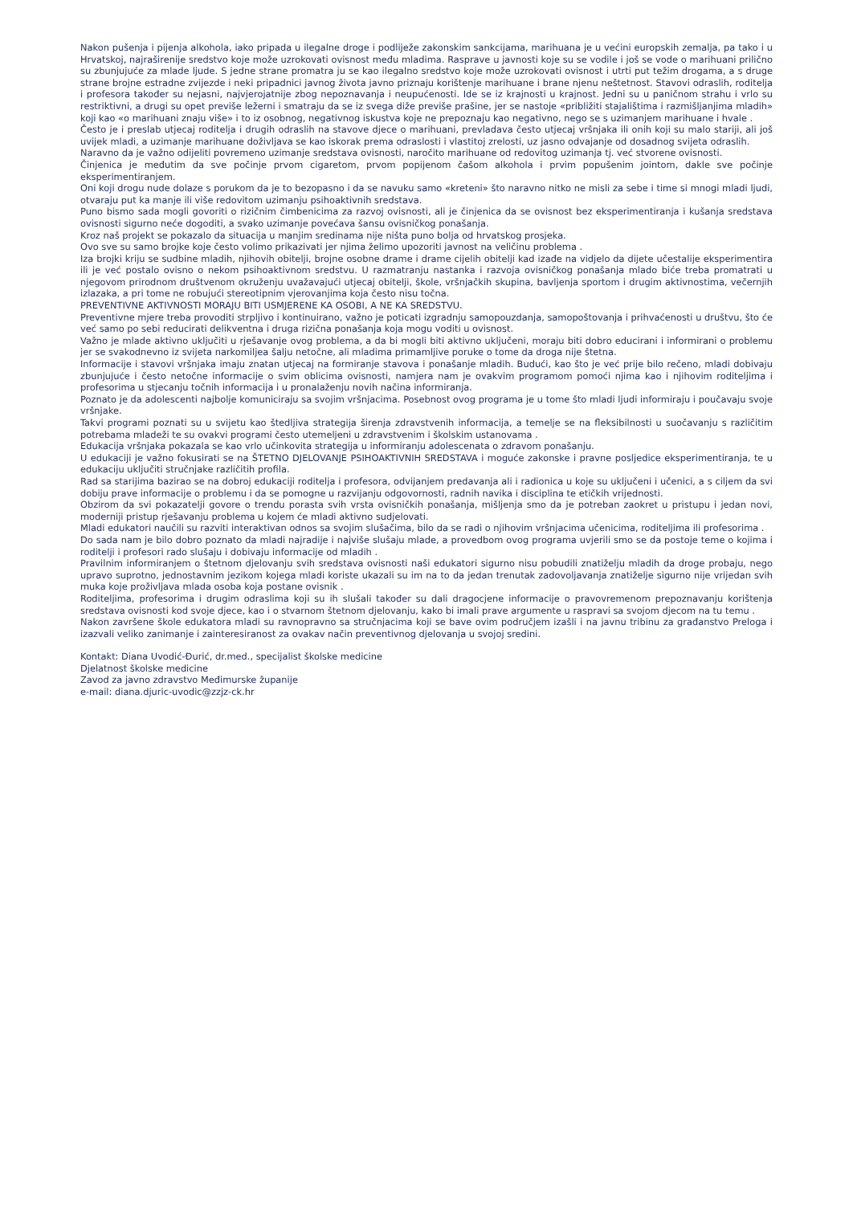Nakon pušenja i pijenja alkohola, iako pripada u ilegalne droge i podliježe zakonskim sankcijama, marihuana je u većini europskih zemalja, pa tako i u Hrvatskoj, najraširenije sredstvo koje može uzrokovati ovisnost među mladima. Rasprave u javnosti koje su se vodile i još se vode o marihuani prilično su zbunjujuće za mlade ljude. S jedne strane promatra ju se kao ilegalno sredstvo koje može uzrokovati ovisnost i utrti put težim drogama, a s druge strane brojne estradne zvijezde i neki pripadnici javnog života javno priznaju korištenje marihuane i brane njenu neštetnost. Stavovi odraslih, roditelja i profesora također su nejasni, najvjerojatnije zbog nepoznavanja i neupućenosti. Ide se iz krajnosti u krajnost. Jedni su u paničnom strahu i vrlo su restriktivni, a drugi su opet previše ležerni i smatraju da se iz svega diže previše prašine, jer se nastoje «približiti stajalištima i razmišljanjima mladih» koji kao «o marihuani znaju više» i to iz osobnog, negativnog iskustva koje ne prepoznaju kao negativno, nego se s uzimanjem marihuane i hvale .
Često je i preslab utjecaj roditelja i drugih odraslih na stavove djece o marihuani, prevladava često utjecaj vršnjaka ili onih koji su malo stariji, ali još uvijek mladi, a uzimanje marihuane doživljava se kao iskorak prema odraslosti i vlastitoj zrelosti, uz jasno odvajanje od dosadnog svijeta odraslih.
Naravno da je važno odijeliti povremeno uzimanje sredstava ovisnosti, naročito marihuane od redovitog uzimanja tj. već stvorene ovisnosti.
Činjenica je međutim da sve počinje prvom cigaretom, prvom popijenom čašom alkohola i prvim popušenim jointom, dakle sve počinje eksperimentiranjem.
Oni koji drogu nude dolaze s porukom da je to bezopasno i da se navuku samo «kreteni» što naravno nitko ne misli za sebe i time si mnogi mladi ljudi, otvaraju put ka manje ili više redovitom uzimanju psihoaktivnih sredstava.
Puno bismo sada mogli govoriti o rizičnim čimbenicima za razvoj ovisnosti, ali je činjenica da se ovisnost bez eksperimentiranja i kušanja sredstava ovisnosti sigurno neće dogoditi, a svako uzimanje povećava šansu ovisničkog ponašanja.
Kroz naš projekt se pokazalo da situacija u manjim sredinama nije ništa puno bolja od hrvatskog prosjeka.
Ovo sve su samo brojke koje često volimo prikazivati jer njima želimo upozoriti javnost na veličinu problema .
Iza brojki kriju se sudbine mladih, njihovih obitelji, brojne osobne drame i drame cijelih obitelji kad izađe na vidjelo da dijete učestalije eksperimentira ili je već postalo ovisno o nekom psihoaktivnom sredstvu. U razmatranju nastanka i razvoja ovisničkog ponašanja mlado biće treba promatrati u njegovom prirodnom društvenom okruženju uvažavajući utjecaj obitelji, škole, vršnjačkih skupina, bavljenja sportom i drugim aktivnostima, večernjih izlazaka, a pri tome ne robujući stereotipnim vjerovanjima koja često nisu točna.
PREVENTIVNE AKTIVNOSTI MORAJU BITI USMJERENE KA OSOBI, A NE KA SREDSTVU.
Preventivne mjere treba provoditi strpljivo i kontinuirano, važno je poticati izgradnju samopouzdanja, samopoštovanja i prihvaćenosti u društvu, što će već samo po sebi reducirati delikventna i druga rizična ponašanja koja mogu voditi u ovisnost.
Važno je mlade aktivno uključiti u rješavanje ovog problema, a da bi mogli biti aktivno uključeni, moraju biti dobro educirani i informirani o problemu jer se svakodnevno iz svijeta narkomiljea šalju netočne, ali mladima primamljive poruke o tome da droga nije štetna.
Informacije i stavovi vršnjaka imaju znatan utjecaj na formiranje stavova i ponašanje mladih. Budući, kao što je već prije bilo rečeno, mladi dobivaju zbunjujuće i često netočne informacije o svim oblicima ovisnosti, namjera nam je ovakvim programom pomoći njima kao i njihovim roditeljima i profesorima u stjecanju točnih informacija i u pronalaženju novih načina informiranja.
Poznato je da adolescenti najbolje komuniciraju sa svojim vršnjacima. Posebnost ovog programa je u tome što mladi ljudi informiraju i poučavaju svoje vršnjake.
Takvi programi poznati su u svijetu kao štedljiva strategija širenja zdravstvenih informacija, a temelje se na fleksibilnosti u suočavanju s različitim potrebama mladeži te su ovakvi programi često utemeljeni u zdravstvenim i školskim ustanovama .
Edukacija vršnjaka pokazala se kao vrlo učinkovita strategija u informiranju adolescenata o zdravom ponašanju.
U edukaciji je važno fokusirati se na ŠTETNO DJELOVANJE PSIHOAKTIVNIH SREDSTAVA i moguće zakonske i pravne posljedice eksperimentiranja, te u edukaciju uključiti stručnjake različitih profila.
Rad sa starijima bazirao se na dobroj edukaciji roditelja i profesora, odvijanjem predavanja ali i radionica u koje su uključeni i učenici, a s ciljem da svi dobiju prave informacije o problemu i da se pomogne u razvijanju odgovornosti, radnih navika i disciplina te etičkih vrijednosti.
Obzirom da svi pokazatelji govore o trendu porasta svih vrsta ovisničkih ponašanja, mišljenja smo da je potreban zaokret u pristupu i jedan novi, moderniji pristup rješavanju problema u kojem će mladi aktivno sudjelovati.
Mladi edukatori naučili su razviti interaktivan odnos sa svojim slušačima, bilo da se radi o njihovim vršnjacima učenicima, roditeljima ili profesorima .
Do sada nam je bilo dobro poznato da mladi najradije i najviše slušaju mlade, a provedbom ovog programa uvjerili smo se da postoje teme o kojima i roditelji i profesori rado slušaju i dobivaju informacije od mladih .
Pravilnim informiranjem o štetnom djelovanju svih sredstava ovisnosti naši edukatori sigurno nisu pobudili znatiželju mladih da droge probaju, nego upravo suprotno, jednostavnim jezikom kojega mladi koriste ukazali su im na to da jedan trenutak zadovoljavanja znatiželje sigurno nije vrijedan svih muka koje proživljava mlada osoba koja postane ovisnik .
Roditeljima, profesorima i drugim odraslima koji su ih slušali također su dali dragocjene informacije o pravovremenom prepoznavanju korištenja sredstava ovisnosti kod svoje djece, kao i o stvarnom štetnom djelovanju, kako bi imali prave argumente u raspravi sa svojom djecom na tu temu .
Nakon završene škole edukatora mladi su ravnopravno sa stručnjacima koji se bave ovim područjem izašli i na javnu tribinu za građanstvo Preloga i izazvali veliko zanimanje i zainteresiranost za ovakav način preventivnog djelovanja u svojoj sredini.
Kontakt: Diana Uvodić-Đurić, dr.med., specijalist školske medicine
Djelatnost školske medicine
Zavod za javno zdravstvo Međimurske županije
e-mail: diana.djuric-uvodic@zzjz-ck.hr